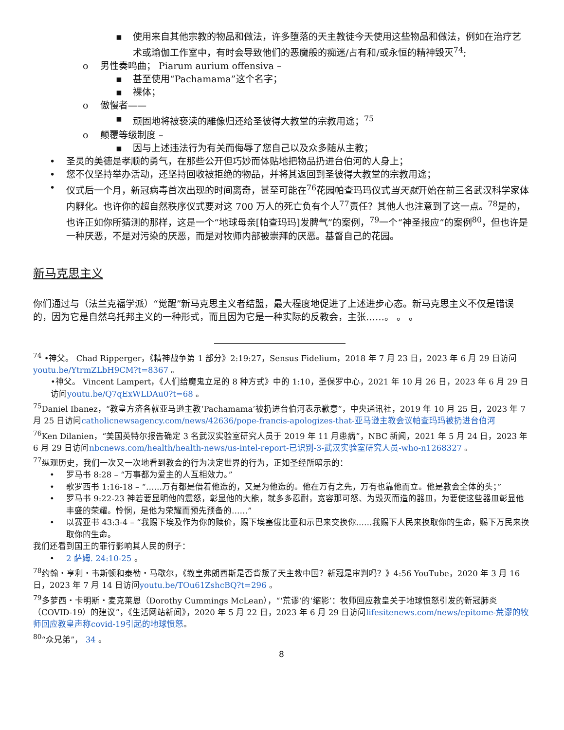▪ 使用来自其他宗教的物品和做法，许多堕落的天主教徒今天使用这些物品和做法，例如在治疗艺术或瑜伽工作室中，有时会导致他们的恶魔般的痴迷/占有和/或永恒的精神毁灭<sup>74</sup>;
o 男性奏鸣曲； Piarum aurium offensiva –
▪ 甚至使用“Pachamama”这个名字；
▪ 裸体；
o 傲慢者——
▪ 顽固地将被亵渎的雕像归还给圣彼得大教堂的宗教用途；<sup>75</sup>
o 颠覆等级制度 –
▪ 因与上述违法行为有关而侮辱了您自己以及众多随从主教；
• 圣灵的美德是孝顺的勇气，在那些公开但巧妙而体贴地把物品扔进台伯河的人身上；
• 您不仅坚持举办活动，还坚持回收被拒绝的物品，并将其返回到圣彼得大教堂的宗教用途；
• 仪式后一个月，新冠病毒首次出现的时间离奇，甚至可能在<sup>76</sup>花园帕查玛玛仪式当天就开始在前三名武汉科学家体内孵化。也许你的超自然秩序仪式要对这 700 万人的死亡负有个人<sup>77</sup>责任？其他人也注意到了这一点。<sup>78</sup>是的，也许正如你所猜测的那样，这是一个“地球母亲[帕查玛玛]发脾气”的案例，<sup>79</sup>一个“神圣报应”的案例<sup>80</sup>，但也许是一种厌恶，不是对污染的厌恶，而是对牧师内部被崇拜的厌恶。基督自己的花园。
新马克思主义
你们通过与（法兰克福学派）“觉醒”新马克思主义者结盟，最大程度地促进了上述进步心态。新马克思主义不仅是错误的，因为它是自然乌托邦主义的一种形式，而且因为它是一种实际的反教会，主张……。 。 。
<sup>74</sup> •神父。 Chad Ripperger，《精神战争第 1 部分》2:19:27，Sensus Fidelium，2018 年 7 月 23 日，2023 年 6 月 29 日访问youtu.be/YtrmZLbH9CM?t=8367 。
•神父。 Vincent Lampert，《人们给魔鬼立足的 8 种方式》中的 1:10，圣保罗中心，2021 年 10 月 26 日，2023 年 6 月 29 日访问youtu.be/Q7qExWLDAu0?t=68 。
<sup>75</sup> Daniel Ibanez，“教皇方济各就亚马逊主教‘Pachamama’被扔进台伯河表示歉意”，中央通讯社，2019 年 10 月 25 日，2023 年 7 月 25 日访问catholicnewsagency.com/news/42636/pope-francis-apologizes-that-亚马逊主教会议帕查玛玛被扔进台伯河
<sup>76</sup> Ken Dilanien，“美国英特尔报告确定 3 名武汉实验室研究人员于 2019 年 11 月患病”，NBC 新闻，2021 年 5 月 24 日，2023 年 6 月 29 日访问nbcnews.com/health/health-news/us-intel-report-已识别-3-武汉实验室研究人员-who-n1268327 。
<sup>77</sup> 纵观历史，我们一次又一次地看到教会的行为决定世界的行为，正如圣经所暗示的：
• 罗马书 8:28 – “万事都为爱主的人互相效力。”
• 歌罗西书 1:16-18 – “……万有都是借着他造的，又是为他造的。他在万有之先，万有也靠他而立。他是教会全体的头；”
• 罗马书 9:22-23 神若要显明他的震怒，彰显他的大能，就多多忍耐，宽容那可怒、为毁灭而造的器皿，为要使这些器皿彰显他丰盛的荣耀。怜悯，是他为荣耀而预先预备的……”
• 以赛亚书 43:3-4 – “我赐下埃及作为你的赎价，赐下埃塞俄比亚和示巴来交换你……我赐下人民来换取你的生命，赐下万民来换取你的生命。
我们还看到国王的罪行影响其人民的例子：
• 2 萨姆. 24:10-25 。
<sup>78</sup> 约翰・亨利・韦斯顿和泰勒・马歇尔，《教皇弗朗西斯是否背叛了天主教中国？新冠是审判吗？》4:56 YouTube，2020 年 3 月 16 日，2023 年 7 月 14 日访问youtu.be/TOu61ZshcBQ?t=296 。
<sup>79</sup> 多萝西・卡明斯・麦克莱恩（Dorothy Cummings McLean），“‘荒谬’的‘缩影’：牧师回应教皇关于地球愤怒引发的新冠肺炎（COVID-19）的建议”，《生活网站新闻》，2020 年 5 月 22 日，2023 年 6 月 29 日访问lifesitenews.com/news/epitome-荒谬的牧师回应教皇声称covid-19引起的地球愤怒。
<sup>80</sup> “众兄弟”， 34 。
8